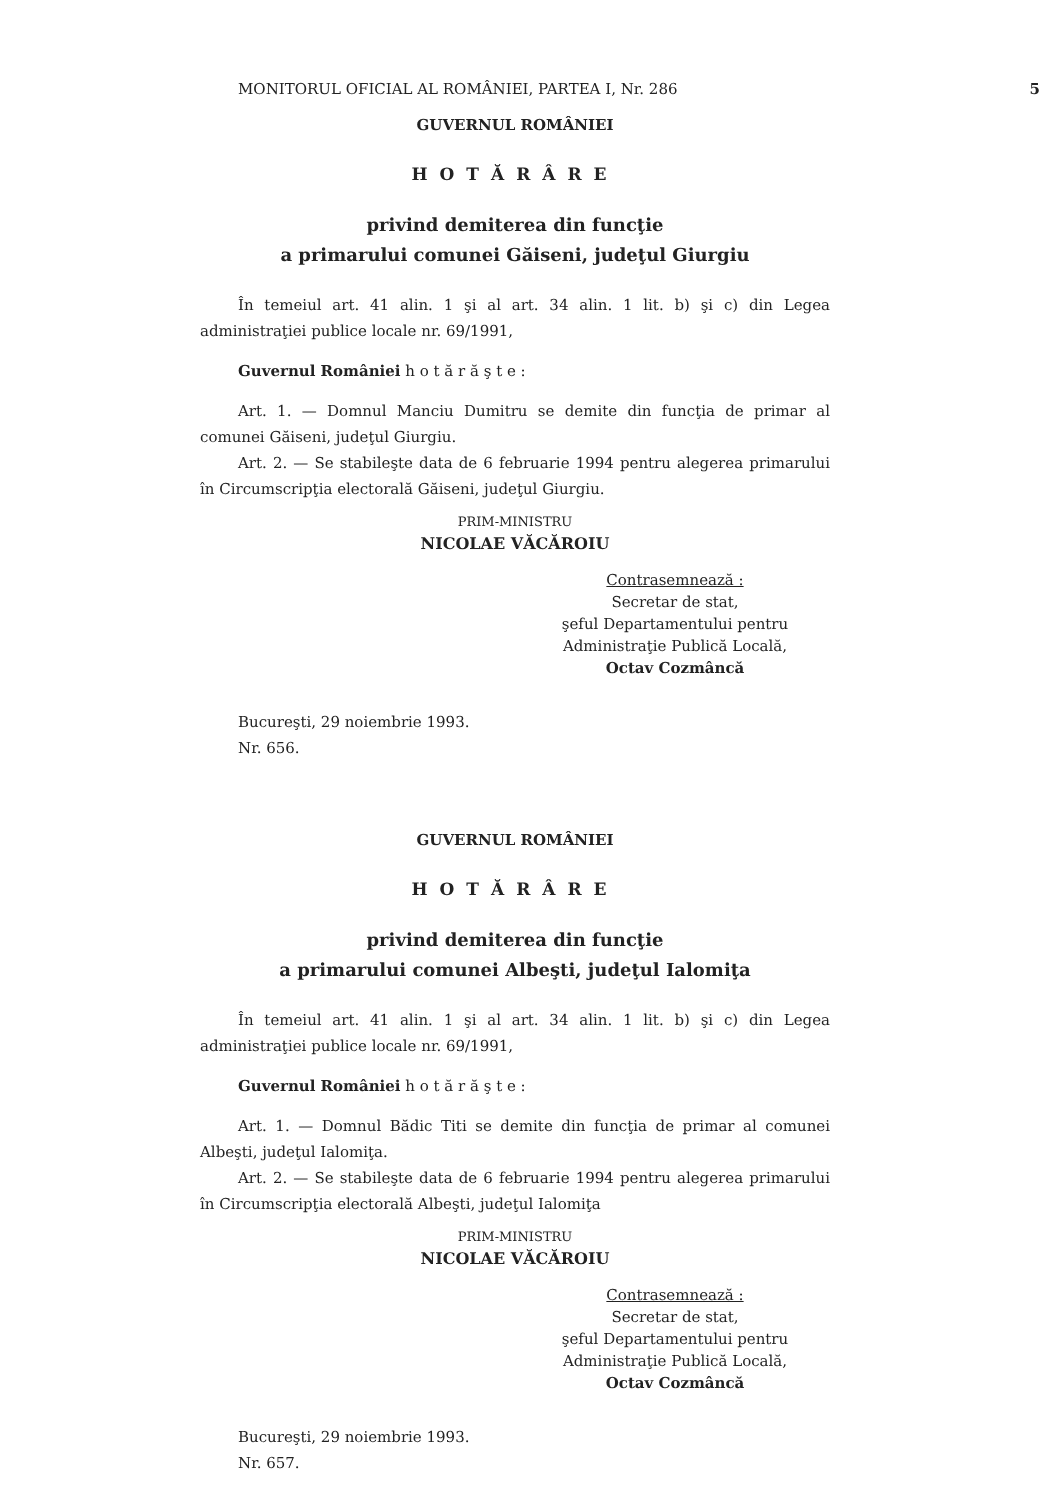MONITORUL OFICIAL AL ROMÂNIEI, PARTEA I, Nr. 286 5
GUVERNUL ROMÂNIEI
HOTĂRÂRE
privind demiterea din funcţie
a primarului comunei Găiseni, judeţul Giurgiu
În temeiul art. 41 alin. 1 şi al art. 34 alin. 1 lit. b) şi c) din Legea administraţiei publice locale nr. 69/1991,
Guvernul României h o t ă r ă ş t e :
Art. 1. — Domnul Manciu Dumitru se demite din funcţia de primar al comunei Găiseni, judeţul Giurgiu.
Art. 2. — Se stabileşte data de 6 februarie 1994 pentru alegerea primarului în Circumscripţia electorală Găiseni, judeţul Giurgiu.
PRIM-MINISTRU
NICOLAE VĂCĂROIU
Contrasemnează :
Secretar de stat,
şeful Departamentului pentru
Administraţie Publică Locală,
Octav Cozmâncă
Bucureşti, 29 noiembrie 1993.
Nr. 656.
GUVERNUL ROMÂNIEI
HOTĂRÂRE
privind demiterea din funcţie
a primarului comunei Albeşti, judeţul Ialomiţa
În temeiul art. 41 alin. 1 şi al art. 34 alin. 1 lit. b) şi c) din Legea administraţiei publice locale nr. 69/1991,
Guvernul României h o t ă r ă ş t e :
Art. 1. — Domnul Bădic Titi se demite din funcţia de primar al comunei Albeşti, judeţul Ialomiţa.
Art. 2. — Se stabileşte data de 6 februarie 1994 pentru alegerea primarului în Circumscripţia electorală Albeşti, judeţul Ialomiţa
PRIM-MINISTRU
NICOLAE VĂCĂROIU
Contrasemnează :
Secretar de stat,
şeful Departamentului pentru
Administraţie Publică Locală,
Octav Cozmâncă
Bucureşti, 29 noiembrie 1993.
Nr. 657.